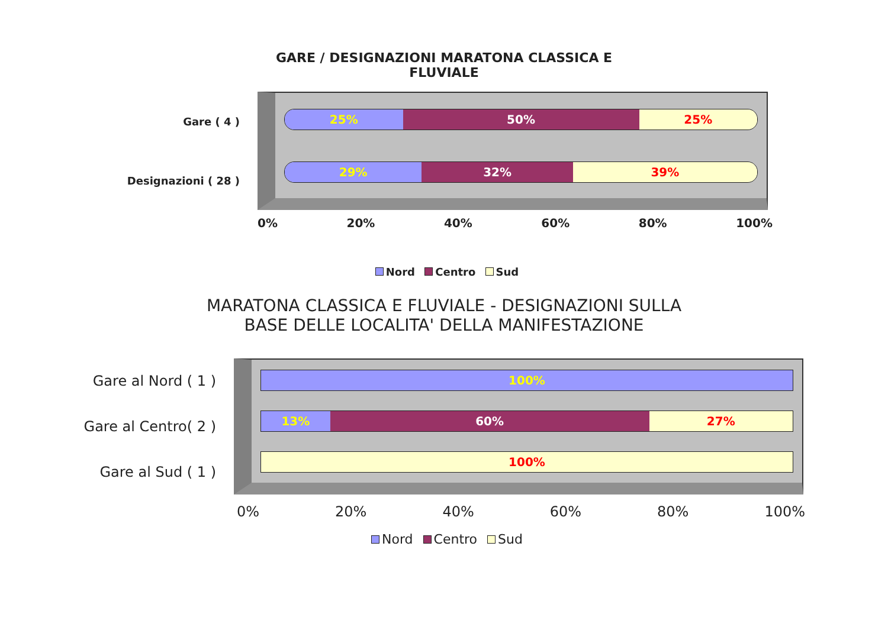GARE / DESIGNAZIONI MARATONA CLASSICA E
FLUVIALE
Gare ( 4 )
Designazioni ( 28 )
25% 50% 25%
29% 32% 39%
0% 20% 40% 60% 80% 100%
Nord Centro Sud
MARATONA CLASSICA E FLUVIALE - DESIGNAZIONI SULLA
BASE DELLE LOCALITA' DELLA MANIFESTAZIONE
Gare al Nord ( 1 )
Gare al Centro( 2 )
Gare al Sud ( 1 )
100%
13% 60% 27%
100%
0% 20% 40% 60% 80% 100%
Nord Centro Sud